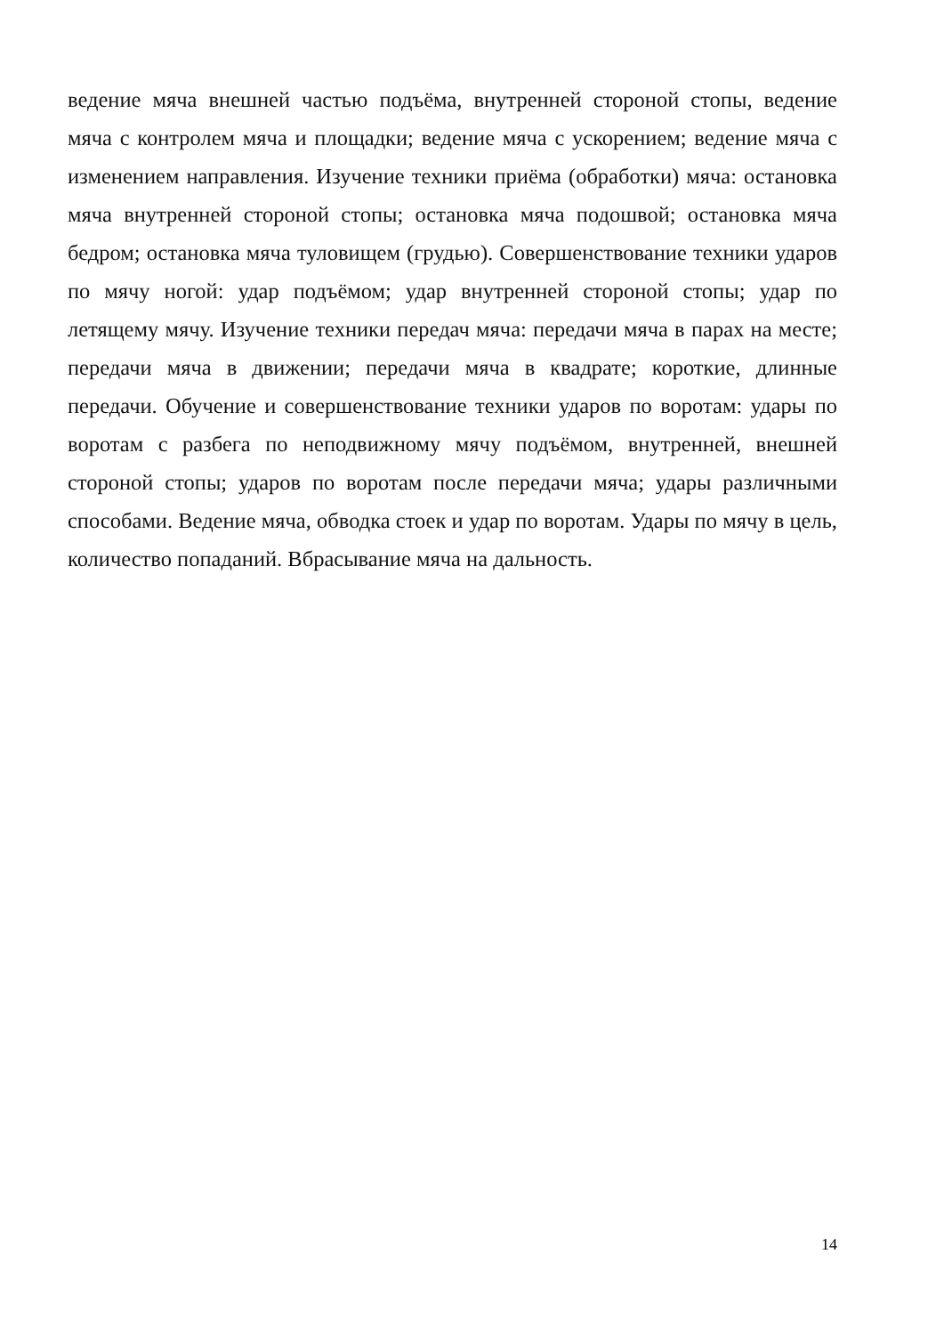ведение мяча внешней частью подъёма, внутренней стороной стопы, ведение мяча с контролем мяча и площадки; ведение мяча с ускорением; ведение мяча с изменением направления. Изучение техники приёма (обработки) мяча: остановка мяча внутренней стороной стопы; остановка мяча подошвой; остановка мяча бедром; остановка мяча туловищем (грудью). Совершенствование техники ударов по мячу ногой: удар подъёмом; удар внутренней стороной стопы; удар по летящему мячу. Изучение техники передач мяча: передачи мяча в парах на месте; передачи мяча в движении; передачи мяча в квадрате; короткие, длинные передачи. Обучение и совершенствование техники ударов по воротам: удары по воротам с разбега по неподвижному мячу подъёмом, внутренней, внешней стороной стопы; ударов по воротам после передачи мяча; удары различными способами. Ведение мяча, обводка стоек и удар по воротам. Удары по мячу в цель, количество попаданий. Вбрасывание мяча на дальность.
14